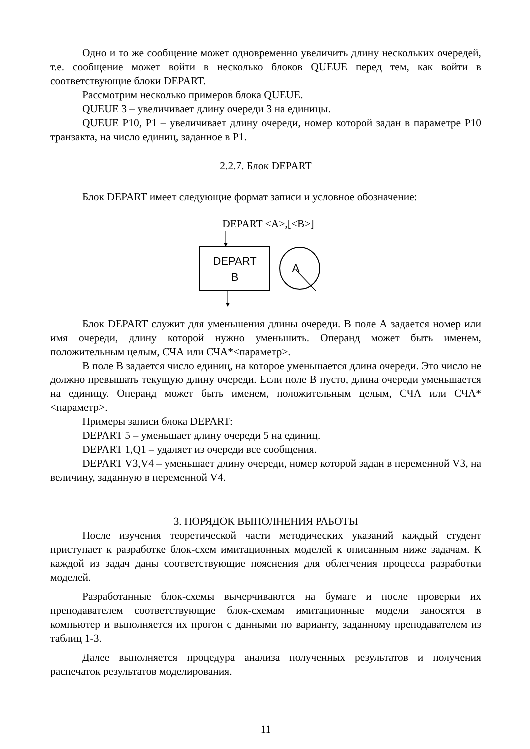Одно и то же сообщение может одновременно увеличить длину несколь­ких очередей, т.е. сообщение может войти в несколько блоков QUEUE перед тем, как войти в соответствующие блоки DEPART.
Рассмотрим несколько примеров блока QUEUE.
QUEUE 3 – увеличивает длину очереди 3 на единицы.
QUEUE P10, P1 – увеличивает длину очереди, номер которой задан в па­раметре P10 транзакта, на число единиц, заданное в P1.
2.2.7. Блок DEPART
Блок DEPART имеет следующие формат записи и условное обозначение:
DEPART <A>,[<B>]
DEPART
B
A
Блок DEPART служит для уменьшения длины очереди. В поле А задается номер или имя очереди, длину которой нужно уменьшить. Операнд может быть именем, положительным целым, СЧА или СЧА*<параметр>.
В поле В задается число единиц, на которое уменьшается длина очереди. Это число не должно превышать текущую длину очереди. Если поле В пусто, длина очереди уменьшается на единицу. Операнд может быть именем, положи­тельным целым, СЧА или СЧА*<параметр>.
Примеры записи блока DEPART:
DEPART 5 – уменьшает длину очереди 5 на единиц.
DEPART 1,Q1 – удаляет из очереди все сообщения.
DEPART V3,V4 – уменьшает длину очереди, номер которой задан в пе­ременной V3, на величину, заданную в переменной V4.
3. ПОРЯДОК ВЫПОЛНЕНИЯ РАБОТЫ
После изучения теоретической части методических указаний каждый студент приступает к разработке блок-схем имитационных моделей к описан­ным ниже задачам. К каждой из задач даны соответствующие пояснения для облегчения процесса разработки моделей.
Разработанные блок-схемы вычерчиваются на бумаге и после проверки их преподавателем соответствующие блок-схемам имитационные модели зано­сятся в компьютер и выполняется их прогон с данными по варианту, заданному преподавателем из таблиц 1-3.
Далее выполняется процедура анализа полученных результатов и получе­ния распечаток результатов моделирования.
11